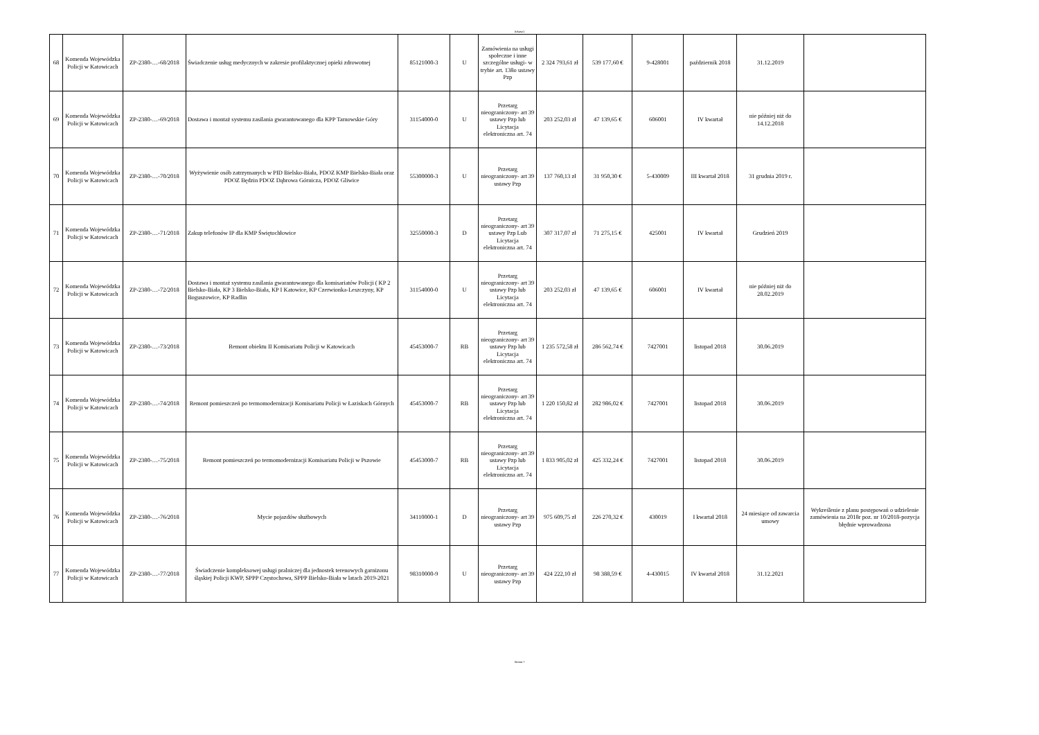Arkusz1
| 68 | Komenda Wojewódzka Policji w Katowicach | ZP-2380-…-68/2018 | Świadczenie usług medycznych w zakresie profilaktycznej opieki zdrowotnej | 85121000-3 | U | Zamówienia na usługi społeczne i inne szczególne usługi- w trybie art. 138o ustawy Pzp | 2 324 793,61 zł | 539 177,60 € | 9-428001 | październik 2018 | 31.12.2019 | |
| 69 | Komenda Wojewódzka Policji w Katowicach | ZP-2380-…-69/2018 | Dostawa i montaż systemu zasilania gwarantowanego dla KPP Tarnowskie Góry | 31154000-0 | U | Przetarg nieograniczony- art 39 ustawy Pzp lub Licytacja elektroniczna art. 74 | 203 252,03 zł | 47 139,65 € | 606001 | IV kwartał | nie później niż do 14.12.2018 | |
| 70 | Komenda Wojewódzka Policji w Katowicach | ZP-2380-…-70/2018 | Wyżywienie osób zatrzymanych w PID Bielsko-Biała, PDOZ KMP Bielsko-Biała oraz PDOZ Będzin PDOZ Dąbrowa Górnicza, PDOZ Gliwice | 55300000-3 | U | Przetarg nieograniczony- art 39 ustawy Pzp | 137 760,13 zł | 31 950,30 € | 5-430009 | III kwartał 2018 | 31 grudnia 2019 r. | |
| 71 | Komenda Wojewódzka Policji w Katowicach | ZP-2380-…-71/2018 | Zakup telefonów IP dla KMP Świętochłowice | 32550000-3 | D | Przetarg nieograniczony- art 39 ustawy Pzp Lub Licytacja elektroniczna art. 74 | 307 317,07 zł | 71 275,15 € | 425001 | IV kwartał | Grudzień 2019 | |
| 72 | Komenda Wojewódzka Policji w Katowicach | ZP-2380-…-72/2018 | Dostawa i montaż systemu zasilania gwarantowanego dla komisariatów Policji ( KP 2 Bielsko-Biała, KP 3 Bielsko-Biała, KP I Katowice, KP Czerwionka-Leszczyny, KP Boguszowice, KP Radlin | 31154000-0 | U | Przetarg nieograniczony- art 39 ustawy Pzp lub Licytacja elektroniczna art. 74 | 203 252,03 zł | 47 139,65 € | 606001 | IV kwartał | nie później niż do 28.02.2019 | |
| 73 | Komenda Wojewódzka Policji w Katowicach | ZP-2380-…-73/2018 | Remont obiektu II Komisariatu Policji w Katowicach | 45453000-7 | RB | Przetarg nieograniczony- art 39 ustawy Pzp lub Licytacja elektroniczna art. 74 | 1 235 572,58 zł | 286 562,74 € | 7427001 | listopad 2018 | 30.06.2019 | |
| 74 | Komenda Wojewódzka Policji w Katowicach | ZP-2380-…-74/2018 | Remont pomieszczeń po termomodernizacji Komisariatu Policji w Łaziskach Górnych | 45453000-7 | RB | Przetarg nieograniczony- art 39 ustawy Pzp lub Licytacja elektroniczna art. 74 | 1 220 150,82 zł | 282 986,02 € | 7427001 | listopad 2018 | 30.06.2019 | |
| 75 | Komenda Wojewódzka Policji w Katowicach | ZP-2380-…-75/2018 | Remont pomieszczeń po termomodernizacji Komisariatu Policji w Pszowie | 45453000-7 | RB | Przetarg nieograniczony- art 39 ustawy Pzp lub Licytacja elektroniczna art. 74 | 1 833 905,02 zł | 425 332,24 € | 7427001 | listopad 2018 | 30.06.2019 | |
| 76 | Komenda Wojewódzka Policji w Katowicach | ZP-2380-…-76/2018 | Mycie pojazdów służbowych | 34110000-1 | D | Przetarg nieograniczony- art 39 ustawy Pzp | 975 609,75 zł | 226 270,32 € | 430019 | I kwartał 2018 | 24 miesiące od zawarcia umowy | Wykreślenie z planu postępowań o udzielenie zamówienia na 2018r poz. nr 10/2018-pozycja błędnie wprowadzona |
| 77 | Komenda Wojewódzka Policji w Katowicach | ZP-2380-…-77/2018 | Świadczenie kompleksowej usługi pralniczej dla jednostek terenowych garnizonu śląskiej Policji KWP, SPPP Częstochowa, SPPP Bielsko-Biała w latach 2019-2021 | 98310000-9 | U | Przetarg nieograniczony- art 39 ustawy Pzp | 424 222,10 zł | 98 388,59 € | 4-430015 | IV kwartał 2018 | 31.12.2021 | |
Strona 7